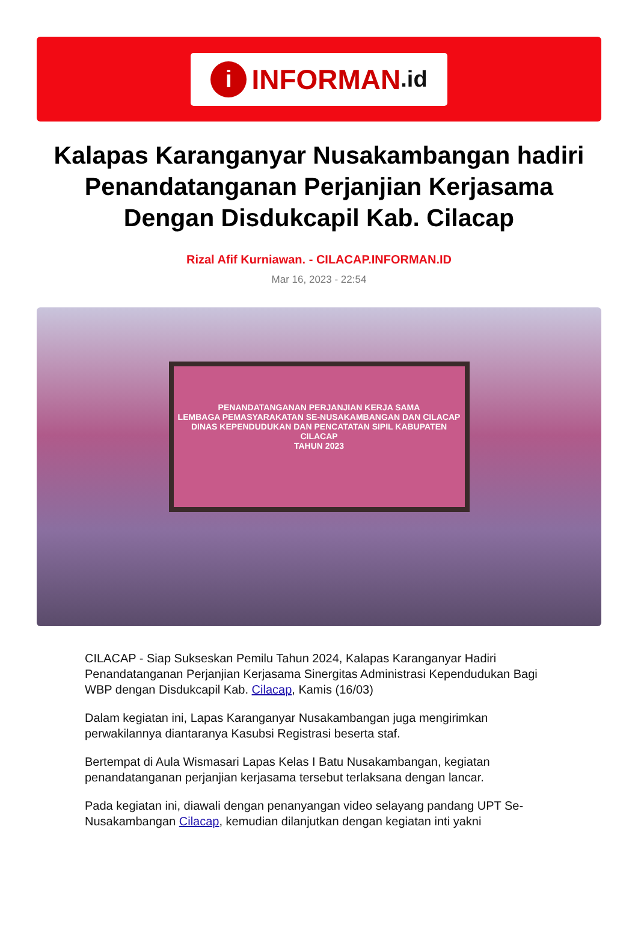i
INFORMAN.id
Kalapas Karanganyar Nusakambangan hadiri Penandatanganan Perjanjian Kerjasama Dengan Disdukcapil Kab. Cilacap
Rizal Afif Kurniawan. - CILACAP.INFORMAN.ID
Mar 16, 2023 - 22:54
PENANDATANGANAN PERJANJIAN KERJA SAMA
LEMBAGA PEMASYARAKATAN SE-NUSAKAMBANGAN DAN CILACAP
DINAS KEPENDUDUKAN DAN PENCATATAN SIPIL KABUPATEN CILACAP
TAHUN 2023
CILACAP - Siap Sukseskan Pemilu Tahun 2024, Kalapas Karanganyar Hadiri Penandatanganan Perjanjian Kerjasama Sinergitas Administrasi Kependudukan Bagi WBP dengan Disdukcapil Kab. Cilacap, Kamis (16/03)
Dalam kegiatan ini, Lapas Karanganyar Nusakambangan juga mengirimkan perwakilannya diantaranya Kasubsi Registrasi beserta staf.
Bertempat di Aula Wismasari Lapas Kelas I Batu Nusakambangan, kegiatan penandatanganan perjanjian kerjasama tersebut terlaksana dengan lancar.
Pada kegiatan ini, diawali dengan penanyangan video selayang pandang UPT Se- Nusakambangan Cilacap, kemudian dilanjutkan dengan kegiatan inti yakni